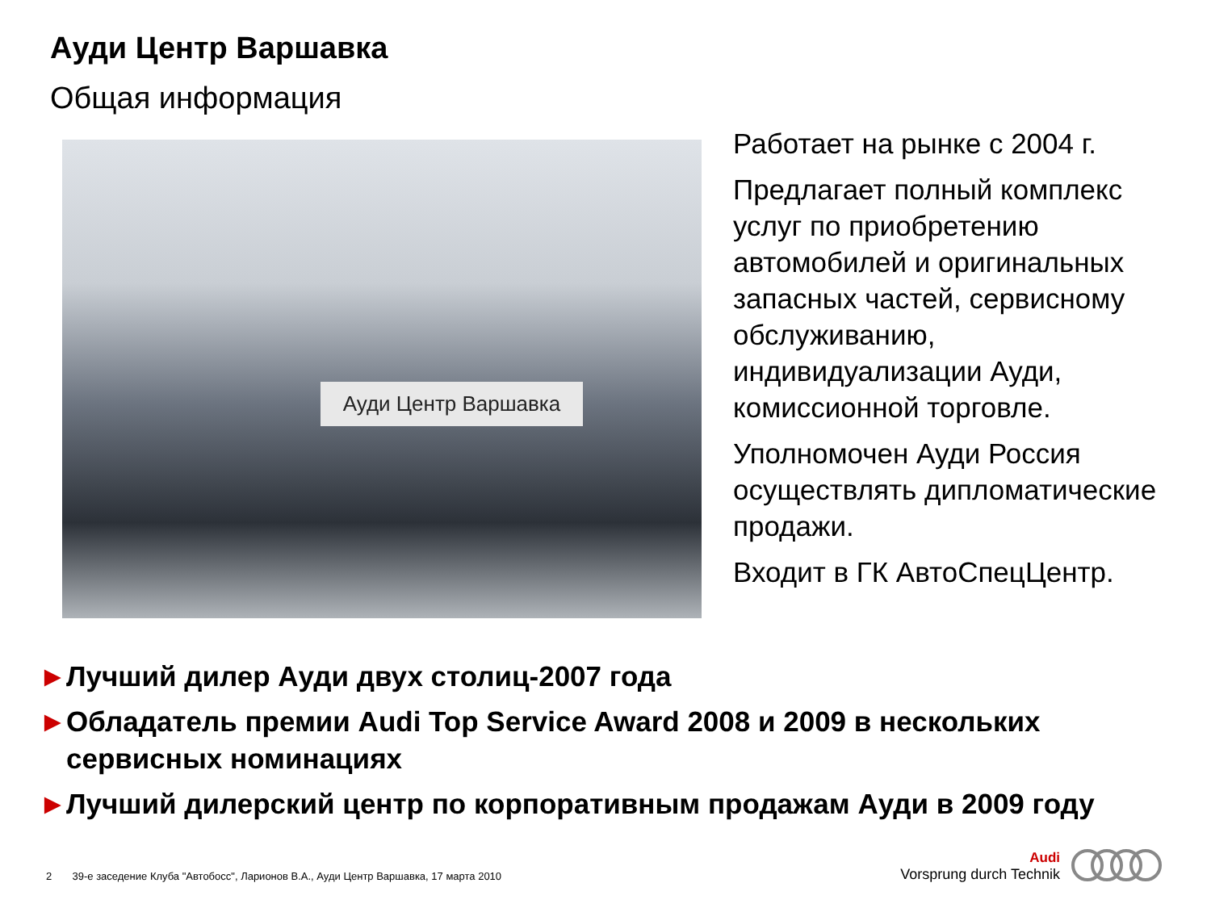Ауди Центр Варшавка
Общая информация
Ауди Центр Варшавка
Работает на рынке с 2004 г.
Предлагает полный комплекс услуг по приобретению автомобилей и оригинальных запасных частей, сервисному обслуживанию, индивидуализации Ауди, комиссионной торговле.
Уполномочен Ауди Россия осуществлять дипломатические продажи.
Входит в ГК АвтоСпецЦентр.
► Лучший дилер Ауди двух столиц-2007 года
► Обладатель премии Audi Top Service Award 2008 и 2009 в нескольких сервисных номинациях
► Лучший дилерский центр по корпоративным продажам Ауди в 2009 году
2 39-е заседение Клуба "Автобосс", Ларионов В.А., Ауди Центр Варшавка, 17 марта 2010
Audi
Vorsprung durch Technik